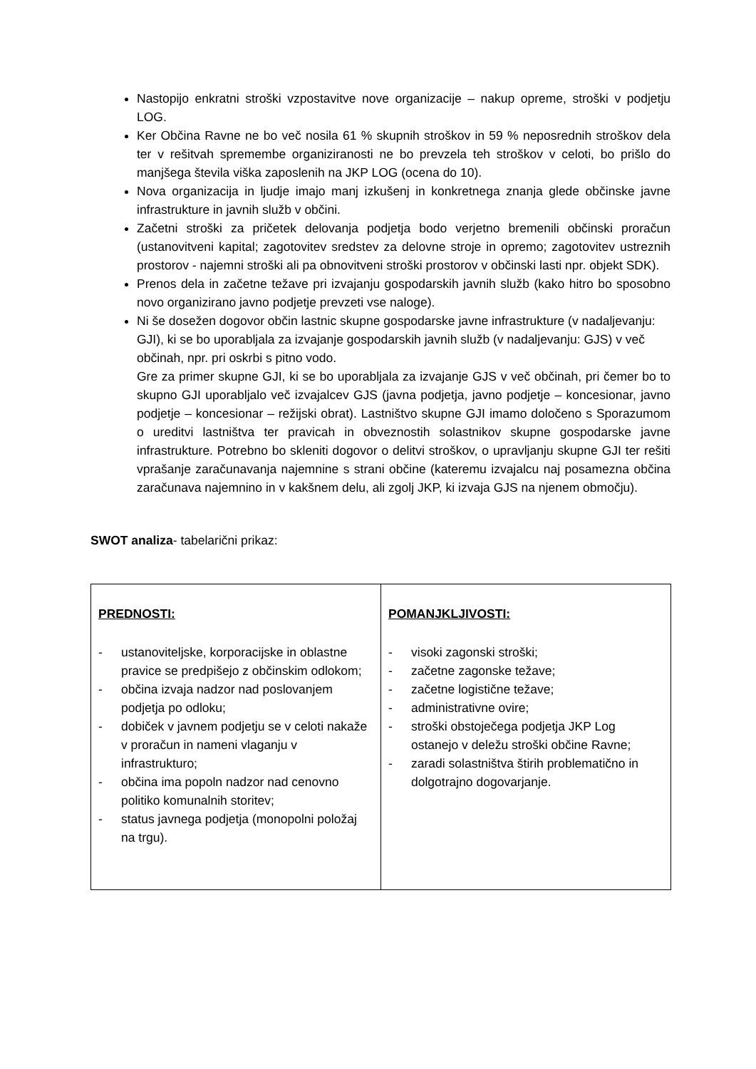Nastopijo enkratni stroški vzpostavitve nove organizacije – nakup opreme, stroški v podjetju LOG.
Ker Občina Ravne ne bo več nosila 61 % skupnih stroškov in 59 % neposrednih stroškov dela ter v rešitvah spremembe organiziranosti ne bo prevzela teh stroškov v celoti, bo prišlo do manjšega števila viška zaposlenih na JKP LOG (ocena do 10).
Nova organizacija in ljudje imajo manj izkušenj in konkretnega znanja glede občinske javne infrastrukture in javnih služb v občini.
Začetni stroški za pričetek delovanja podjetja bodo verjetno bremenili občinski proračun (ustanovitveni kapital; zagotovitev sredstev za delovne stroje in opremo; zagotovitev ustreznih prostorov - najemni stroški ali pa obnovitveni stroški prostorov v občinski lasti npr. objekt SDK).
Prenos dela in začetne težave pri izvajanju gospodarskih javnih služb (kako hitro bo sposobno novo organizirano javno podjetje prevzeti vse naloge).
Ni še dosežen dogovor občin lastnic skupne gospodarske javne infrastrukture (v nadaljevanju: GJI), ki se bo uporabljala za izvajanje gospodarskih javnih služb (v nadaljevanju: GJS) v več občinah, npr. pri oskrbi s pitno vodo.
Gre za primer skupne GJI, ki se bo uporabljala za izvajanje GJS v več občinah, pri čemer bo to skupno GJI uporabljalo več izvajalcev GJS (javna podjetja, javno podjetje – koncesionar, javno podjetje – koncesionar – režijski obrat). Lastništvo skupne GJI imamo določeno s Sporazumom o ureditvi lastništva ter pravicah in obveznostih solastnikov skupne gospodarske javne infrastrukture. Potrebno bo skleniti dogovor o delitvi stroškov, o upravljanju skupne GJI ter rešiti vprašanje zaračunavanja najemnine s strani občine (kateremu izvajalcu naj posamezna občina zaračunava najemnino in v kakšnem delu, ali zgolj JKP, ki izvaja GJS na njenem območju).
SWOT analiza- tabelarični prikaz:
| PREDNOSTI: - ustanoviteljske, korporacijske in oblastne pravice se predpišejo z občinskim odlokom; - občina izvaja nadzor nad poslovanjem podjetja po odloku; - dobiček v javnem podjetju se v celoti nakaže v proračun in nameni vlaganju v infrastrukturo; - občina ima popoln nadzor nad cenovno politiko komunalnih storitev; - status javnega podjetja (monopolni položaj na trgu). | POMANJKLJIVOSTI: - visoki zagonski stroški; - začetne zagonske težave; - začetne logistične težave; - administrativne ovire; - stroški obstoječega podjetja JKP Log ostanejo v deležu stroški občine Ravne; - zaradi solastništva štirih problematično in dolgotrajno dogovarjanje. |